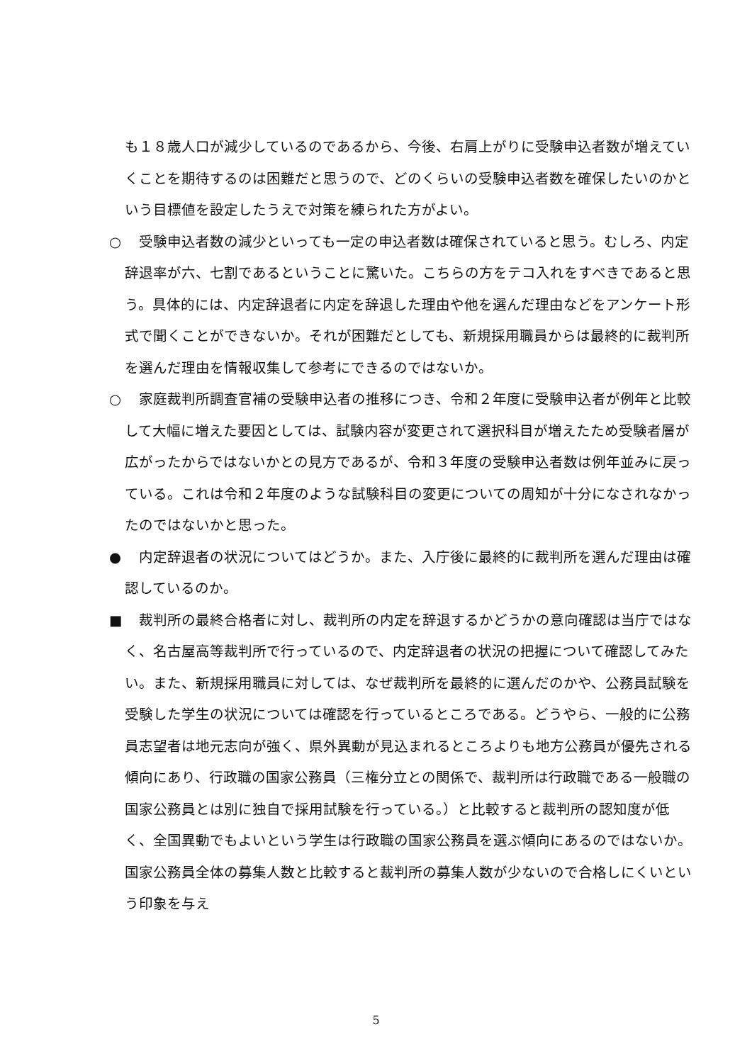も１８歳人口が減少しているのであるから、今後、右肩上がりに受験申込者数が増えていくことを期待するのは困難だと思うので、どのくらいの受験申込者数を確保したいのかという目標値を設定したうえで対策を練られた方がよい。
○　受験申込者数の減少といっても一定の申込者数は確保されていると思う。むしろ、内定辞退率が六、七割であるということに驚いた。こちらの方をテコ入れをすべきであると思う。具体的には、内定辞退者に内定を辞退した理由や他を選んだ理由などをアンケート形式で聞くことができないか。それが困難だとしても、新規採用職員からは最終的に裁判所を選んだ理由を情報収集して参考にできるのではないか。
○　家庭裁判所調査官補の受験申込者の推移につき、令和２年度に受験申込者が例年と比較して大幅に増えた要因としては、試験内容が変更されて選択科目が増えたため受験者層が広がったからではないかとの見方であるが、令和３年度の受験申込者数は例年並みに戻っている。これは令和２年度のような試験科目の変更についての周知が十分になされなかったのではないかと思った。
●　内定辞退者の状況についてはどうか。また、入庁後に最終的に裁判所を選んだ理由は確認しているのか。
■　裁判所の最終合格者に対し、裁判所の内定を辞退するかどうかの意向確認は当庁ではなく、名古屋高等裁判所で行っているので、内定辞退者の状況の把握について確認してみたい。また、新規採用職員に対しては、なぜ裁判所を最終的に選んだのかや、公務員試験を受験した学生の状況については確認を行っているところである。どうやら、一般的に公務員志望者は地元志向が強く、県外異動が見込まれるところよりも地方公務員が優先される傾向にあり、行政職の国家公務員（三権分立との関係で、裁判所は行政職である一般職の国家公務員とは別に独自で採用試験を行っている。）と比較すると裁判所の認知度が低く、全国異動でもよいという学生は行政職の国家公務員を選ぶ傾向にあるのではないか。国家公務員全体の募集人数と比較すると裁判所の募集人数が少ないので合格しにくいという印象を与え
5